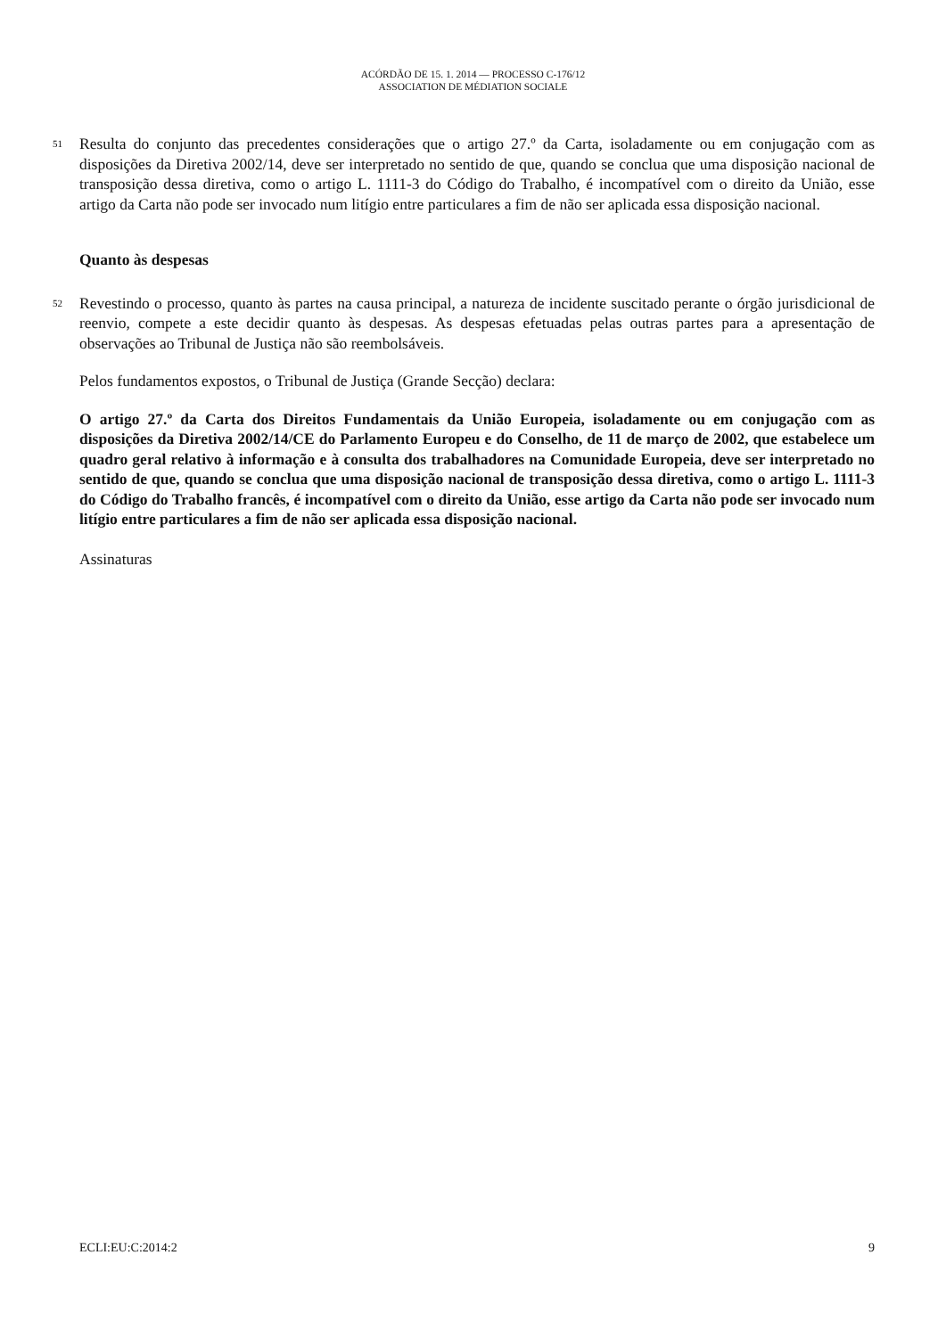ACÓRDÃO DE 15. 1. 2014 — PROCESSO C-176/12
ASSOCIATION DE MÉDIATION SOCIALE
51
Resulta do conjunto das precedentes considerações que o artigo 27.º da Carta, isoladamente ou em conjugação com as disposições da Diretiva 2002/14, deve ser interpretado no sentido de que, quando se conclua que uma disposição nacional de transposição dessa diretiva, como o artigo L. 1111-3 do Código do Trabalho, é incompatível com o direito da União, esse artigo da Carta não pode ser invocado num litígio entre particulares a fim de não ser aplicada essa disposição nacional.
Quanto às despesas
52
Revestindo o processo, quanto às partes na causa principal, a natureza de incidente suscitado perante o órgão jurisdicional de reenvio, compete a este decidir quanto às despesas. As despesas efetuadas pelas outras partes para a apresentação de observações ao Tribunal de Justiça não são reembolsáveis.
Pelos fundamentos expostos, o Tribunal de Justiça (Grande Secção) declara:
O artigo 27.º da Carta dos Direitos Fundamentais da União Europeia, isoladamente ou em conjugação com as disposições da Diretiva 2002/14/CE do Parlamento Europeu e do Conselho, de 11 de março de 2002, que estabelece um quadro geral relativo à informação e à consulta dos trabalhadores na Comunidade Europeia, deve ser interpretado no sentido de que, quando se conclua que uma disposição nacional de transposição dessa diretiva, como o artigo L. 1111-3 do Código do Trabalho francês, é incompatível com o direito da União, esse artigo da Carta não pode ser invocado num litígio entre particulares a fim de não ser aplicada essa disposição nacional.
Assinaturas
ECLI:EU:C:2014:2 9